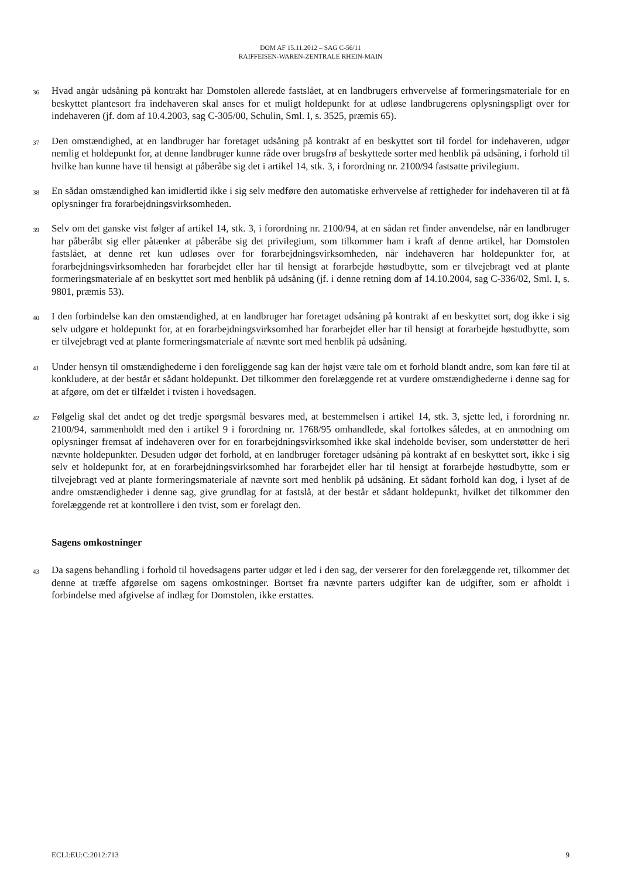DOM AF 15.11.2012 – SAG C-56/11
RAIFFEISEN-WAREN-ZENTRALE RHEIN-MAIN
36
Hvad angår udsåning på kontrakt har Domstolen allerede fastslået, at en landbrugers erhvervelse af formeringsmateriale for en beskyttet plantesort fra indehaveren skal anses for et muligt holdepunkt for at udløse landbrugerens oplysningspligt over for indehaveren (jf. dom af 10.4.2003, sag C-305/00, Schulin, Sml. I, s. 3525, præmis 65).
37
Den omstændighed, at en landbruger har foretaget udsåning på kontrakt af en beskyttet sort til fordel for indehaveren, udgør nemlig et holdepunkt for, at denne landbruger kunne råde over brugsfrø af beskyttede sorter med henblik på udsåning, i forhold til hvilke han kunne have til hensigt at påberåbe sig det i artikel 14, stk. 3, i forordning nr. 2100/94 fastsatte privilegium.
38
En sådan omstændighed kan imidlertid ikke i sig selv medføre den automatiske erhvervelse af rettigheder for indehaveren til at få oplysninger fra forarbejdningsvirksomheden.
39
Selv om det ganske vist følger af artikel 14, stk. 3, i forordning nr. 2100/94, at en sådan ret finder anvendelse, når en landbruger har påberåbt sig eller påtænker at påberåbe sig det privilegium, som tilkommer ham i kraft af denne artikel, har Domstolen fastslået, at denne ret kun udløses over for forarbejdningsvirksomheden, når indehaveren har holdepunkter for, at forarbejdningsvirksomheden har forarbejdet eller har til hensigt at forarbejde høstudbytte, som er tilvejebragt ved at plante formeringsmateriale af en beskyttet sort med henblik på udsåning (jf. i denne retning dom af 14.10.2004, sag C-336/02, Sml. I, s. 9801, præmis 53).
40
I den forbindelse kan den omstændighed, at en landbruger har foretaget udsåning på kontrakt af en beskyttet sort, dog ikke i sig selv udgøre et holdepunkt for, at en forarbejdningsvirksomhed har forarbejdet eller har til hensigt at forarbejde høstudbytte, som er tilvejebragt ved at plante formeringsmateriale af nævnte sort med henblik på udsåning.
41
Under hensyn til omstændighederne i den foreliggende sag kan der højst være tale om et forhold blandt andre, som kan føre til at konkludere, at der består et sådant holdepunkt. Det tilkommer den forelæggende ret at vurdere omstændighederne i denne sag for at afgøre, om det er tilfældet i tvisten i hovedsagen.
42
Følgelig skal det andet og det tredje spørgsmål besvares med, at bestemmelsen i artikel 14, stk. 3, sjette led, i forordning nr. 2100/94, sammenholdt med den i artikel 9 i forordning nr. 1768/95 omhandlede, skal fortolkes således, at en anmodning om oplysninger fremsat af indehaveren over for en forarbejdningsvirksomhed ikke skal indeholde beviser, som understøtter de heri nævnte holdepunkter. Desuden udgør det forhold, at en landbruger foretager udsåning på kontrakt af en beskyttet sort, ikke i sig selv et holdepunkt for, at en forarbejdningsvirksomhed har forarbejdet eller har til hensigt at forarbejde høstudbytte, som er tilvejebragt ved at plante formeringsmateriale af nævnte sort med henblik på udsåning. Et sådant forhold kan dog, i lyset af de andre omstændigheder i denne sag, give grundlag for at fastslå, at der består et sådant holdepunkt, hvilket det tilkommer den forelæggende ret at kontrollere i den tvist, som er forelagt den.
Sagens omkostninger
43
Da sagens behandling i forhold til hovedsagens parter udgør et led i den sag, der verserer for den forelæggende ret, tilkommer det denne at træffe afgørelse om sagens omkostninger. Bortset fra nævnte parters udgifter kan de udgifter, som er afholdt i forbindelse med afgivelse af indlæg for Domstolen, ikke erstattes.
ECLI:EU:C:2012:713 9